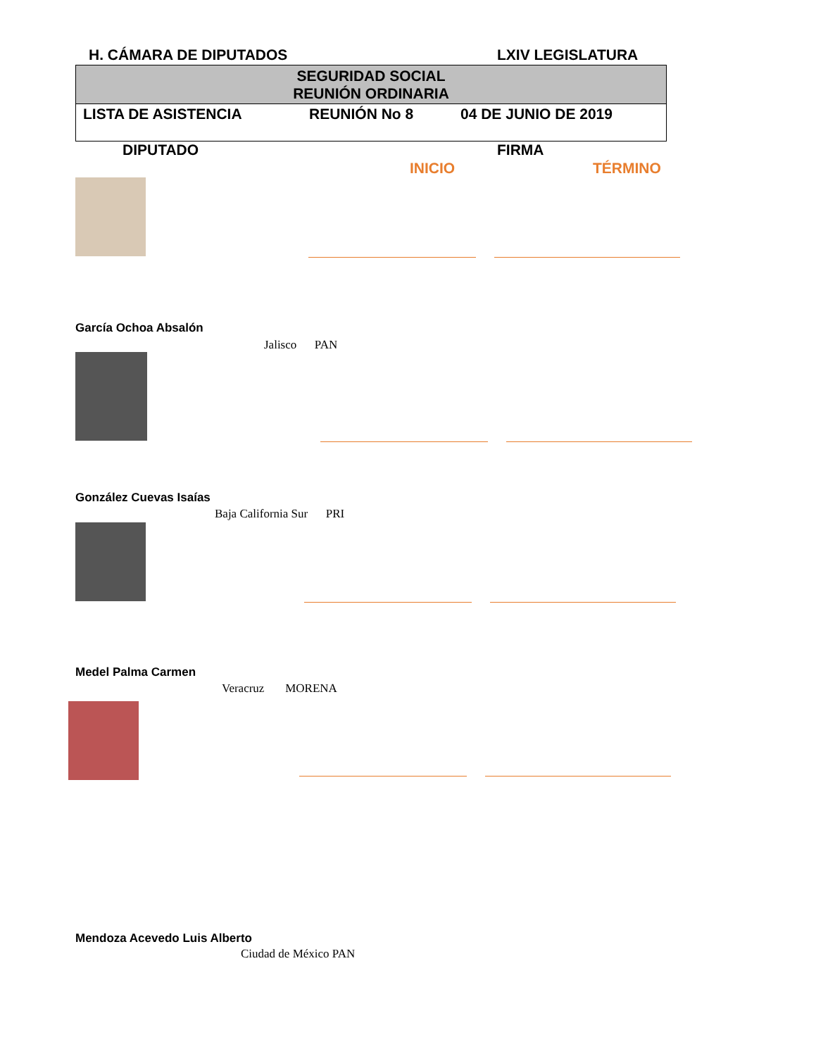H. CÁMARA DE DIPUTADOS LXIV LEGISLATURA
SEGURIDAD SOCIAL
REUNIÓN ORDINARIA
LISTA DE ASISTENCIA REUNIÓN No 8 04 DE JUNIO DE 2019
DIPUTADO FIRMA
INICIO TÉRMINO
García Ochoa Absalón
Jalisco PAN
González Cuevas Isaías
Baja California Sur PRI
Medel Palma Carmen
Veracruz MORENA
Mendoza Acevedo Luis Alberto
Ciudad de México PAN